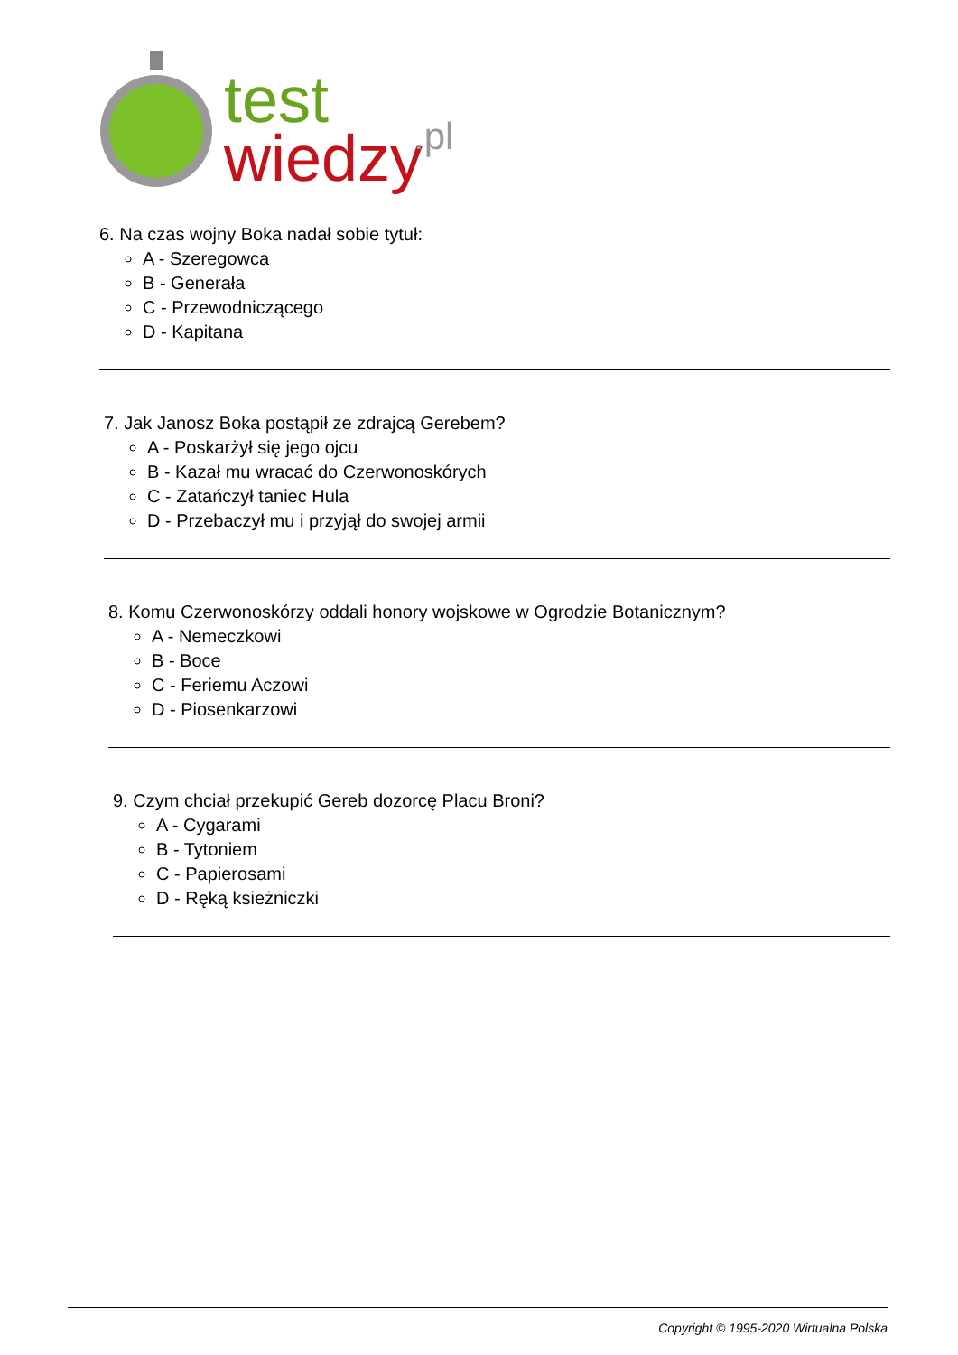test
wiedzy
.pl
6. Na czas wojny Boka nadał sobie tytuł:
A - Szeregowca
B - Generała
C - Przewodniczącego
D - Kapitana
7. Jak Janosz Boka postąpił ze zdrajcą Gerebem?
A - Poskarżył się jego ojcu
B - Kazał mu wracać do Czerwonoskórych
C - Zatańczył taniec Hula
D - Przebaczył mu i przyjął do swojej armii
8. Komu Czerwonoskórzy oddali honory wojskowe w Ogrodzie Botanicznym?
A - Nemeczkowi
B - Boce
C - Feriemu Aczowi
D - Piosenkarzowi
9. Czym chciał przekupić Gereb dozorcę Placu Broni?
A - Cygarami
B - Tytoniem
C - Papierosami
D - Ręką ksieżniczki
Copyright © 1995-2020 Wirtualna Polska